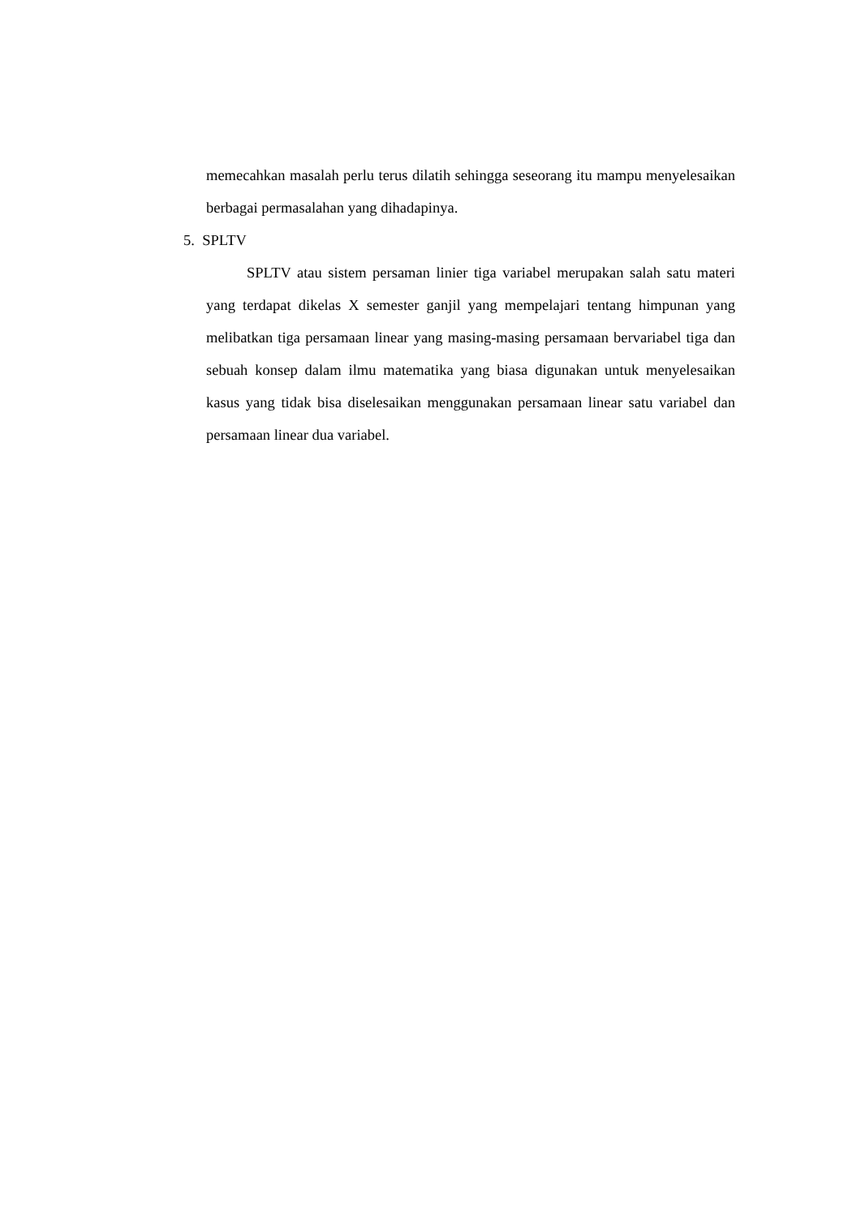memecahkan masalah perlu terus dilatih sehingga seseorang itu mampu menyelesaikan berbagai permasalahan yang dihadapinya.
5. SPLTV
SPLTV atau sistem persaman linier tiga variabel merupakan salah satu materi yang terdapat dikelas X semester ganjil yang mempelajari tentang himpunan yang melibatkan tiga persamaan linear yang masing-masing persamaan bervariabel tiga dan sebuah konsep dalam ilmu matematika yang biasa digunakan untuk menyelesaikan kasus yang tidak bisa diselesaikan menggunakan persamaan linear satu variabel dan persamaan linear dua variabel.